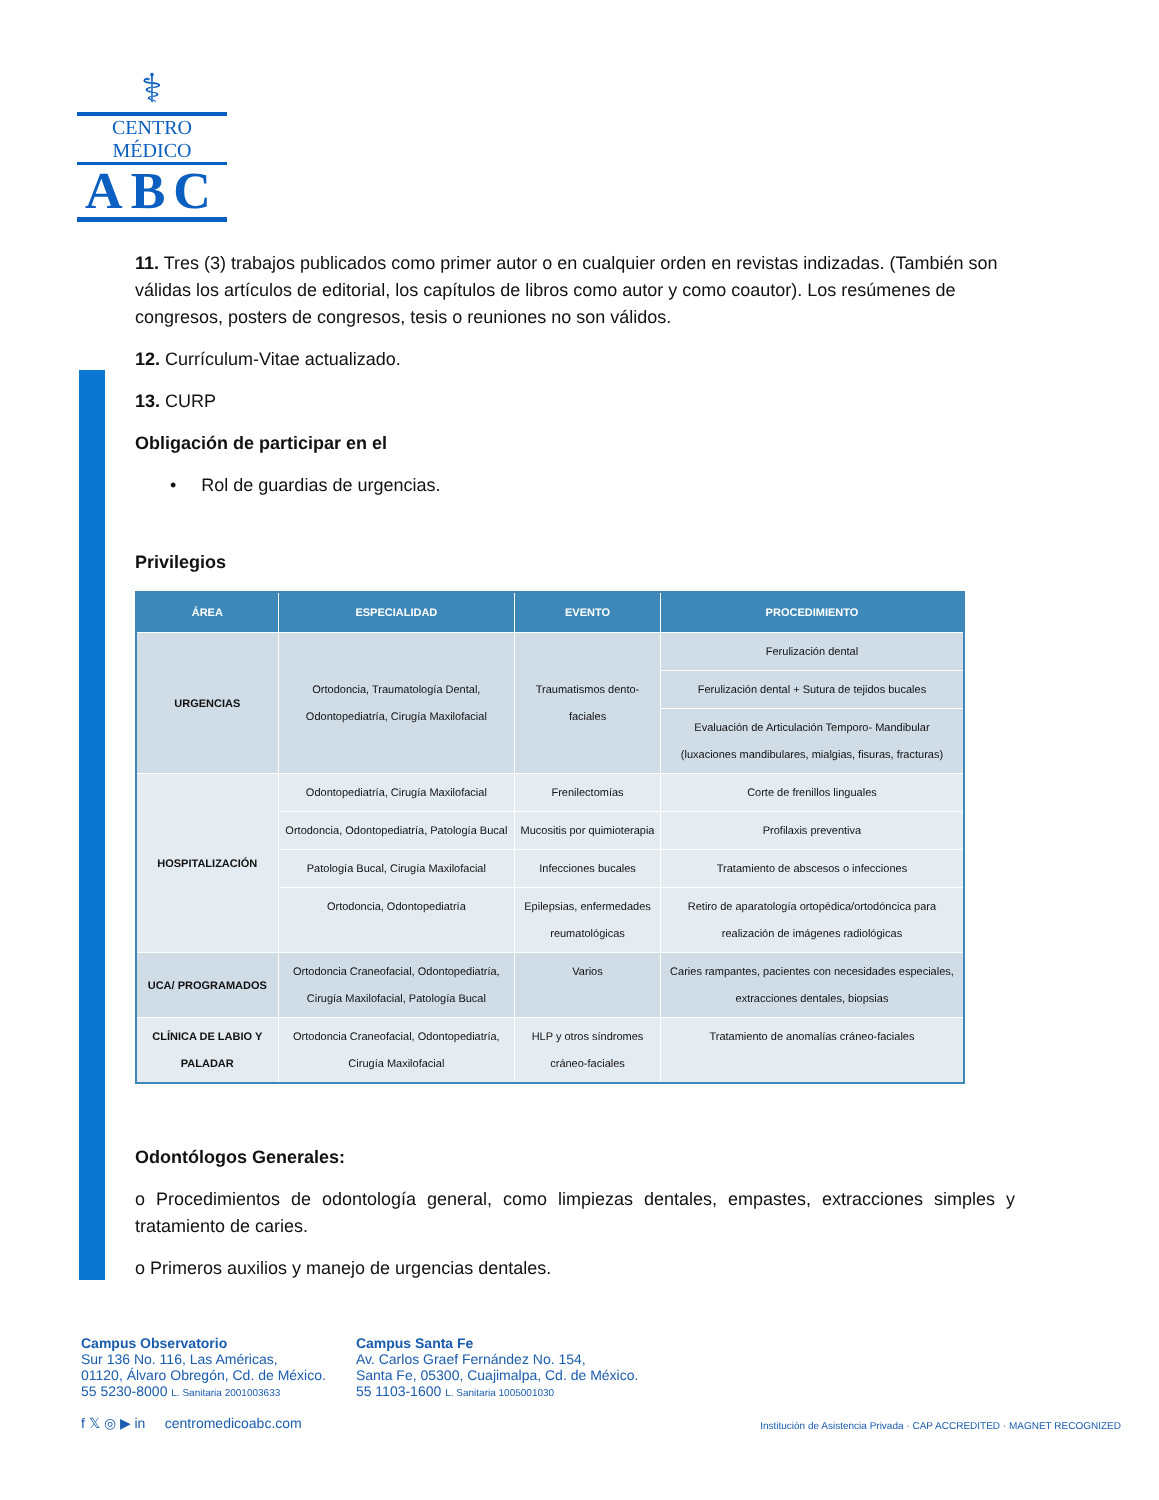⚕
CENTRO MÉDICO
ABC
11. Tres (3) trabajos publicados como primer autor o en cualquier orden en revistas indizadas. (También son válidas los artículos de editorial, los capítulos de libros como autor y como coautor). Los resúmenes de congresos, posters de congresos, tesis o reuniones no son válidos.
12. Currículum-Vitae actualizado.
13. CURP
Obligación de participar en el
• Rol de guardias de urgencias.
Privilegios
| ÁREA | ESPECIALIDAD | EVENTO | PROCEDIMIENTO |
| --- | --- | --- | --- |
| URGENCIAS | Ortodoncia, Traumatología Dental, Odontopediatría, Cirugía Maxilofacial | Traumatismos dento-faciales | Ferulización dental |
| | | | Ferulización dental + Sutura de tejidos bucales |
| | | | Evaluación de Articulación Temporo- Mandibular (luxaciones mandibulares, mialgias, fisuras, fracturas) |
| HOSPITALIZACIÓN | Odontopediatría, Cirugía Maxilofacial | Frenilectomías | Corte de frenillos linguales |
| | Ortodoncia, Odontopediatría, Patología Bucal | Mucositis por quimioterapia | Profilaxis preventiva |
| | Patología Bucal, Cirugía Maxilofacial | Infecciones bucales | Tratamiento de abscesos o infecciones |
| | Ortodoncia, Odontopediatría | Epilepsias, enfermedades reumatológicas | Retiro de aparatología ortopédica/ortodóncica para realización de imágenes radiológicas |
| UCA/ PROGRAMADOS | Ortodoncia Craneofacial, Odontopediatría, Cirugía Maxilofacial, Patología Bucal | Varios | Caries rampantes, pacientes con necesidades especiales, extracciones dentales, biopsias |
| CLÍNICA DE LABIO Y PALADAR | Ortodoncia Craneofacial, Odontopediatría, Cirugía Maxilofacial | HLP y otros síndromes cráneo-faciales | Tratamiento de anomalías cráneo-faciales |
Odontólogos Generales:
o Procedimientos de odontología general, como limpiezas dentales, empastes, extracciones simples y tratamiento de caries.
o Primeros auxilios y manejo de urgencias dentales.
Campus Observatorio
Sur 136 No. 116, Las Américas,
01120, Álvaro Obregón, Cd. de México.
55 5230-8000 L. Sanitaria 2001003633
f 𝕏 ◎ ▶ in centromedicoabc.com
Campus Santa Fe
Av. Carlos Graef Fernández No. 154,
Santa Fe, 05300, Cuajimalpa, Cd. de México.
55 1103-1600 L. Sanitaria 1005001030
Institución de Asistencia Privada · CAP ACCREDITED · MAGNET RECOGNIZED